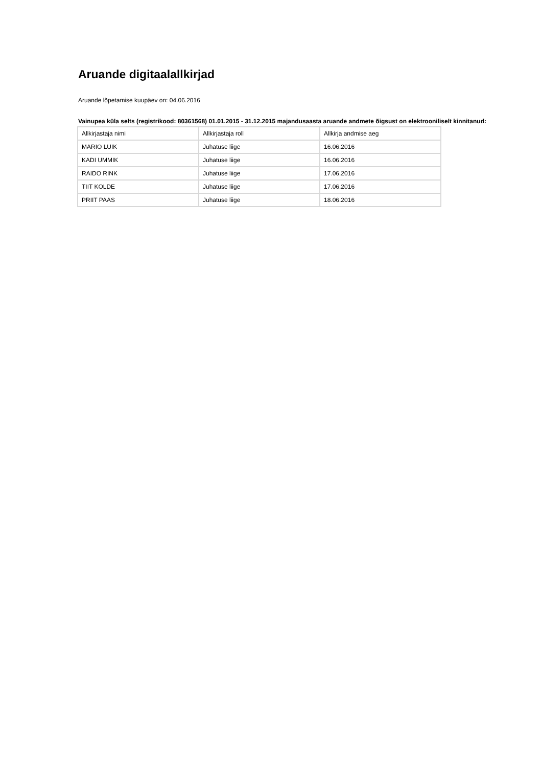Aruande digitaalallkirjad
Aruande lõpetamise kuupäev on: 04.06.2016
Vainupea küla selts (registrikood: 80361568) 01.01.2015 - 31.12.2015 majandusaasta aruande andmete õigsust on elektrooniliselt kinnitanud:
| Allkirjastaja nimi | Allkirjastaja roll | Allkirja andmise aeg |
| MARIO LUIK | Juhatuse liige | 16.06.2016 |
| KADI UMMIK | Juhatuse liige | 16.06.2016 |
| RAIDO RINK | Juhatuse liige | 17.06.2016 |
| TIIT KOLDE | Juhatuse liige | 17.06.2016 |
| PRIIT PAAS | Juhatuse liige | 18.06.2016 |